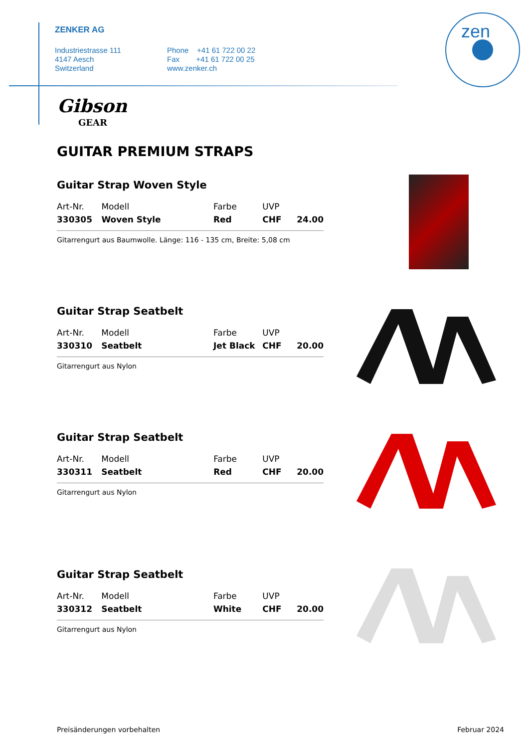ZENKER AG
Industriestrasse 111
4147 Aesch
Switzerland
Phone +41 61 722 00 22
Fax +41 61 722 00 25
www.zenker.ch
zen
Gibson
GEAR
GUITAR PREMIUM STRAPS
Guitar Strap Woven Style
| Art-Nr. | Modell | Farbe | UVP | |
| 330305 | Woven Style | Red | CHF | 24.00 |
Gitarrengurt aus Baumwolle. Länge: 116 - 135 cm, Breite: 5,08 cm
Guitar Strap Seatbelt
| Art-Nr. | Modell | Farbe | UVP | |
| 330310 | Seatbelt | Jet Black | CHF | 20.00 |
Gitarrengurt aus Nylon
Guitar Strap Seatbelt
| Art-Nr. | Modell | Farbe | UVP | |
| 330311 | Seatbelt | Red | CHF | 20.00 |
Gitarrengurt aus Nylon
Guitar Strap Seatbelt
| Art-Nr. | Modell | Farbe | UVP | |
| 330312 | Seatbelt | White | CHF | 20.00 |
Gitarrengurt aus Nylon
Preisänderungen vorbehalten Februar 2024